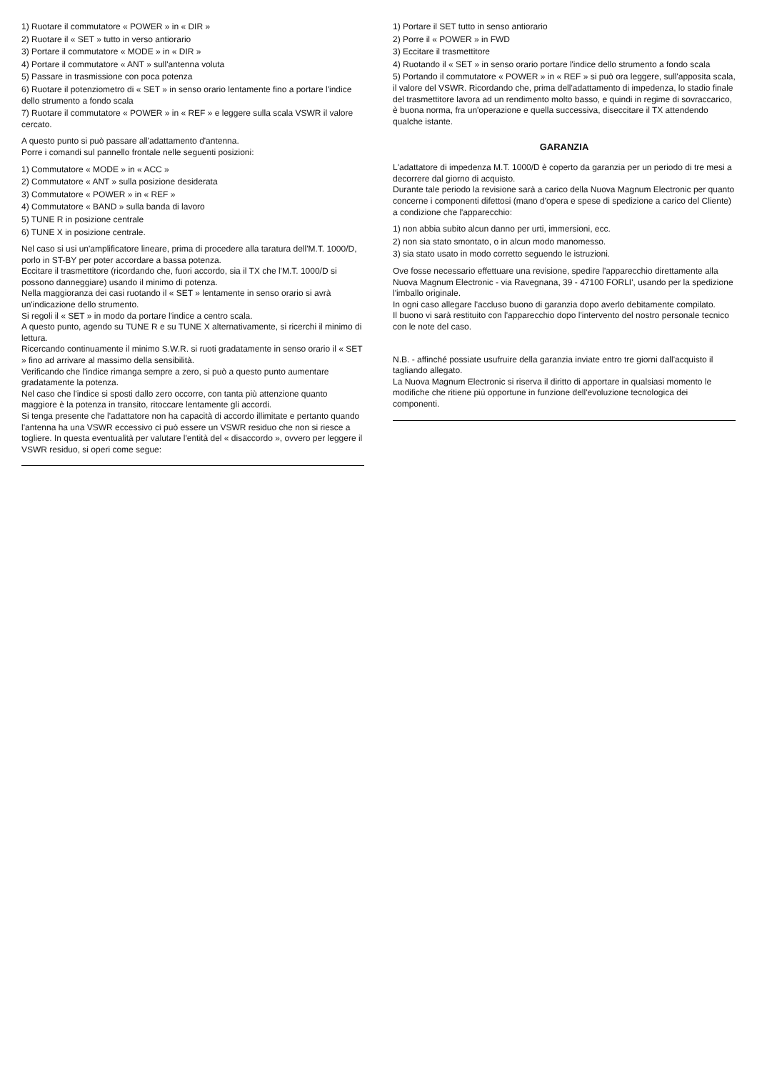1) Ruotare il commutatore « POWER » in « DIR »
2) Ruotare il « SET » tutto in verso antiorario
3) Portare il commutatore « MODE » in « DIR »
4) Portare il commutatore « ANT » sull'antenna voluta
5) Passare in trasmissione con poca potenza
6) Ruotare il potenziometro di « SET » in senso orario lentamente fino a portare l'indice dello strumento a fondo scala
7) Ruotare il commutatore « POWER » in « REF » e leggere sulla scala VSWR il valore cercato.
A questo punto si può passare all'adattamento d'antenna.
Porre i comandi sul pannello frontale nelle seguenti posizioni:
1) Commutatore « MODE » in « ACC »
2) Commutatore « ANT » sulla posizione desiderata
3) Commutatore « POWER » in « REF »
4) Commutatore « BAND » sulla banda di lavoro
5) TUNE R in posizione centrale
6) TUNE X in posizione centrale.
Nel caso si usi un'amplificatore lineare, prima di procedere alla taratura dell'M.T. 1000/D, porlo in ST-BY per poter accordare a bassa potenza.
Eccitare il trasmettitore (ricordando che, fuori accordo, sia il TX che l'M.T. 1000/D si possono danneggiare) usando il minimo di potenza.
Nella maggioranza dei casi ruotando il « SET » lentamente in senso orario si avrà un'indicazione dello strumento.
Si regoli il « SET » in modo da portare l'indice a centro scala.
A questo punto, agendo su TUNE R e su TUNE X alternativamente, si ricerchi il minimo di lettura.
Ricercando continuamente il minimo S.W.R. si ruoti gradatamente in senso orario il « SET » fino ad arrivare al massimo della sensibilità.
Verificando che l'indice rimanga sempre a zero, si può a questo punto aumentare gradatamente la potenza.
Nel caso che l'indice si sposti dallo zero occorre, con tanta più attenzione quanto maggiore è la potenza in transito, ritoccare lentamente gli accordi.
Si tenga presente che l'adattatore non ha capacità di accordo illimitate e pertanto quando l'antenna ha una VSWR eccessivo ci può essere un VSWR residuo che non si riesce a togliere. In questa eventualità per valutare l'entità del « disaccordo », ovvero per leggere il VSWR residuo, si operi come segue:
1) Portare il SET tutto in senso antiorario
2) Porre il « POWER » in FWD
3) Eccitare il trasmettitore
4) Ruotando il « SET » in senso orario portare l'indice dello strumento a fondo scala
5) Portando il commutatore « POWER » in « REF » si può ora leggere, sull'apposita scala, il valore del VSWR. Ricordando che, prima dell'adattamento di impedenza, lo stadio finale del trasmettitore lavora ad un rendimento molto basso, e quindi in regime di sovraccarico, è buona norma, fra un'operazione e quella successiva, diseccitare il TX attendendo qualche istante.
GARANZIA
L'adattatore di impedenza M.T. 1000/D è coperto da garanzia per un periodo di tre mesi a decorrere dal giorno di acquisto.
Durante tale periodo la revisione sarà a carico della Nuova Magnum Electronic per quanto concerne i componenti difettosi (mano d'opera e spese di spedizione a carico del Cliente) a condizione che l'apparecchio:
1) non abbia subito alcun danno per urti, immersioni, ecc.
2) non sia stato smontato, o in alcun modo manomesso.
3) sia stato usato in modo corretto seguendo le istruzioni.
Ove fosse necessario effettuare una revisione, spedire l'apparecchio direttamente alla Nuova Magnum Electronic - via Ravegnana, 39 - 47100 FORLI', usando per la spedizione l'imballo originale.
In ogni caso allegare l'accluso buono di garanzia dopo averlo debitamente compilato.
Il buono vi sarà restituito con l'apparecchio dopo l'intervento del nostro personale tecnico con le note del caso.
N.B. - affinché possiate usufruire della garanzia inviate entro tre giorni dall'acquisto il tagliando allegato.
La Nuova Magnum Electronic si riserva il diritto di apportare in qualsiasi momento le modifiche che ritiene più opportune in funzione dell'evoluzione tecnologica dei componenti.